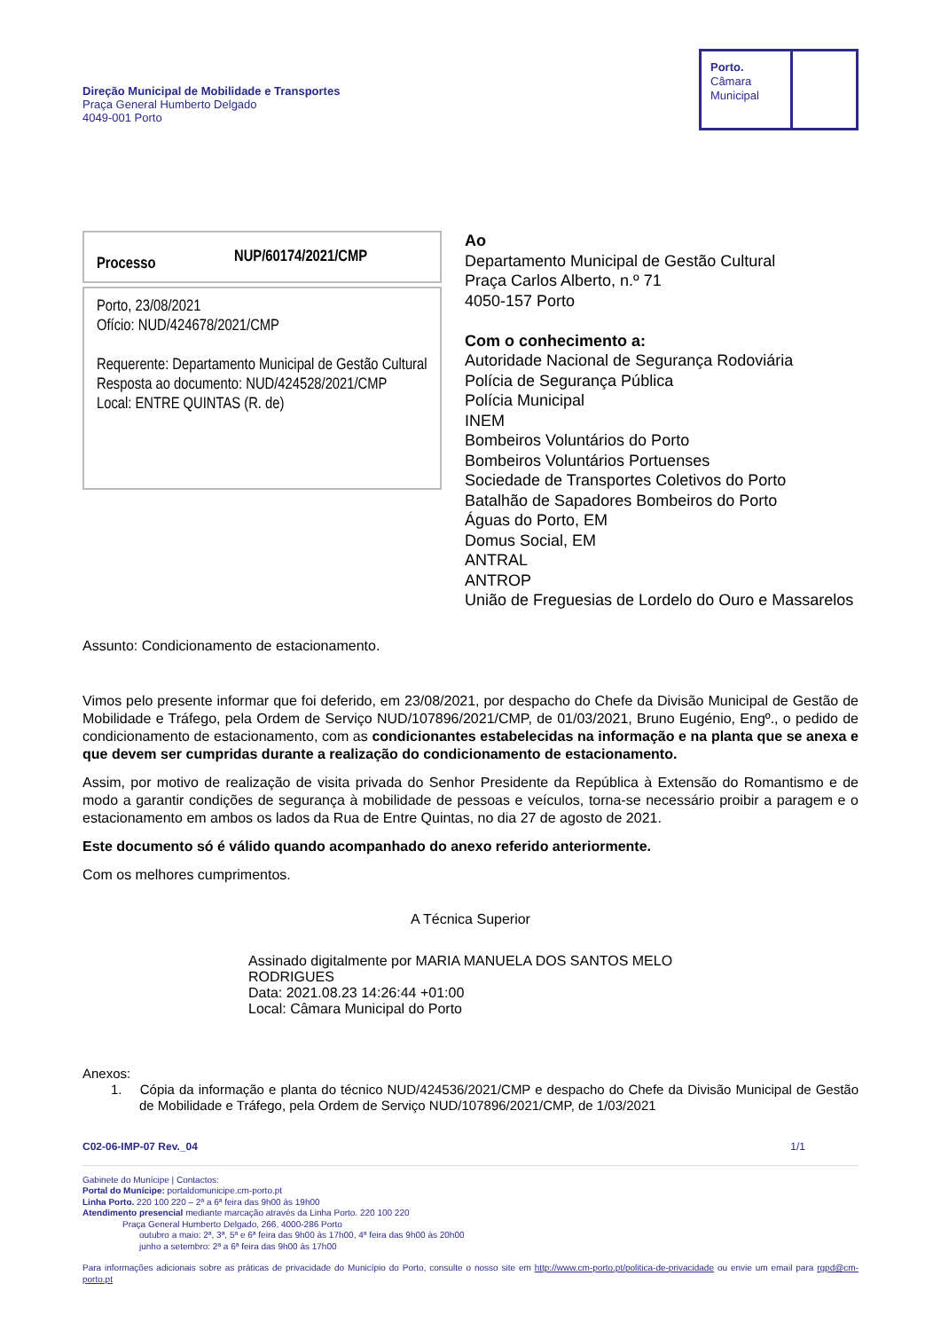Direção Municipal de Mobilidade e Transportes
Praça General Humberto Delgado
4049-001 Porto
Porto.
Câmara
Municipal
Processo NUP/60174/2021/CMP
Porto, 23/08/2021
Ofício: NUD/424678/2021/CMP
Requerente: Departamento Municipal de Gestão Cultural
Resposta ao documento: NUD/424528/2021/CMP
Local: ENTRE QUINTAS (R. de)
Ao
Departamento Municipal de Gestão Cultural
Praça Carlos Alberto, n.º 71
4050-157 Porto
Com o conhecimento a:
Autoridade Nacional de Segurança Rodoviária
Polícia de Segurança Pública
Polícia Municipal
INEM
Bombeiros Voluntários do Porto
Bombeiros Voluntários Portuenses
Sociedade de Transportes Coletivos do Porto
Batalhão de Sapadores Bombeiros do Porto
Águas do Porto, EM
Domus Social, EM
ANTRAL
ANTROP
União de Freguesias de Lordelo do Ouro e Massarelos
Assunto: Condicionamento de estacionamento.
Vimos pelo presente informar que foi deferido, em 23/08/2021, por despacho do Chefe da Divisão Municipal de Gestão de Mobilidade e Tráfego, pela Ordem de Serviço NUD/107896/2021/CMP, de 01/03/2021, Bruno Eugénio, Engº., o pedido de condicionamento de estacionamento, com as condicionantes estabelecidas na informação e na planta que se anexa e que devem ser cumpridas durante a realização do condicionamento de estacionamento.
Assim, por motivo de realização de visita privada do Senhor Presidente da República à Extensão do Romantismo e de modo a garantir condições de segurança à mobilidade de pessoas e veículos, torna-se necessário proibir a paragem e o estacionamento em ambos os lados da Rua de Entre Quintas, no dia 27 de agosto de 2021.
Este documento só é válido quando acompanhado do anexo referido anteriormente.
Com os melhores cumprimentos.
A Técnica Superior
Assinado digitalmente por MARIA MANUELA DOS SANTOS MELO
RODRIGUES
Data: 2021.08.23 14:26:44 +01:00
Local: Câmara Municipal do Porto
Anexos:
1. Cópia da informação e planta do técnico NUD/424536/2021/CMP e despacho do Chefe da Divisão Municipal de Gestão de Mobilidade e Tráfego, pela Ordem de Serviço NUD/107896/2021/CMP, de 1/03/2021
C02-06-IMP-07 Rev._04 1/1
Gabinete do Munícipe | Contactos:
Portal do Munícipe: portaldomunicipe.cm-porto.pt
Linha Porto. 220 100 220 – 2ª a 6ª feira das 9h00 às 19h00
Atendimento presencial mediante marcação através da Linha Porto. 220 100 220
Praça General Humberto Delgado, 266, 4000-286 Porto
outubro a maio: 2ª, 3ª, 5ª e 6ª feira das 9h00 às 17h00, 4ª feira das 9h00 às 20h00
junho a setembro: 2ª a 6ª feira das 9h00 às 17h00
Para informações adicionais sobre as práticas de privacidade do Município do Porto, consulte o nosso site em http://www.cm-porto.pt/politica-de-privacidade ou envie um email para rgpd@cm-porto.pt